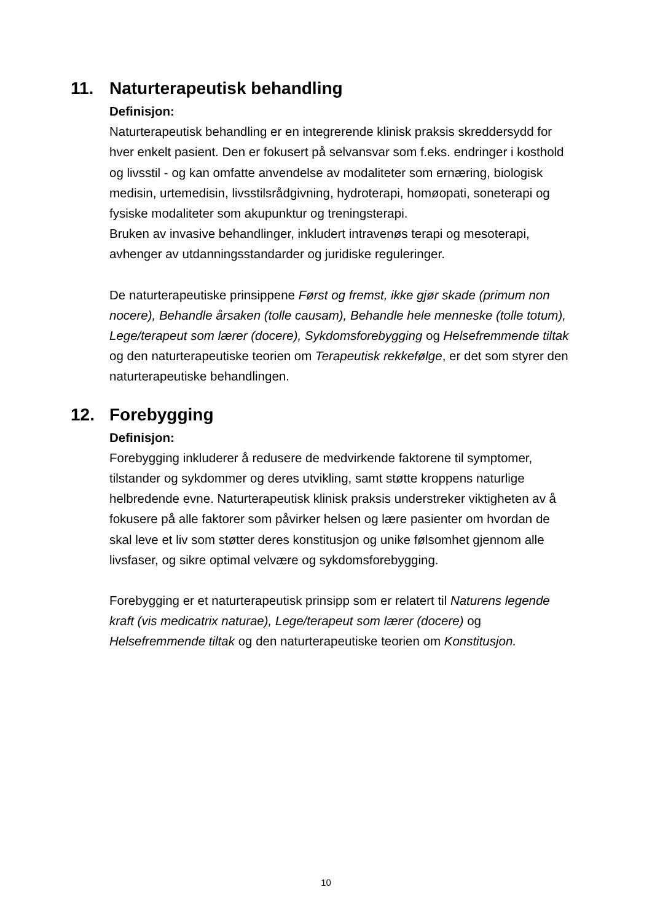11. Naturterapeutisk behandling
Definisjon:
Naturterapeutisk behandling er en integrerende klinisk praksis skreddersydd for hver enkelt pasient. Den er fokusert på selvansvar som f.eks. endringer i kosthold og livsstil - og kan omfatte anvendelse av modaliteter som ernæring, biologisk medisin, urtemedisin, livsstilsrådgivning, hydroterapi, homøopati, soneterapi og fysiske modaliteter som akupunktur og treningsterapi.
Bruken av invasive behandlinger, inkludert intravenøs terapi og mesoterapi, avhenger av utdanningsstandarder og juridiske reguleringer.
De naturterapeutiske prinsippene Først og fremst, ikke gjør skade (primum non nocere), Behandle årsaken (tolle causam), Behandle hele menneske (tolle totum), Lege/terapeut som lærer (docere), Sykdomsforebygging og Helsefremmende tiltak og den naturterapeutiske teorien om Terapeutisk rekkefølge, er det som styrer den naturterapeutiske behandlingen.
12. Forebygging
Definisjon:
Forebygging inkluderer å redusere de medvirkende faktorene til symptomer, tilstander og sykdommer og deres utvikling, samt støtte kroppens naturlige helbredende evne. Naturterapeutisk klinisk praksis understreker viktigheten av å fokusere på alle faktorer som påvirker helsen og lære pasienter om hvordan de skal leve et liv som støtter deres konstitusjon og unike følsomhet gjennom alle livsfaser, og sikre optimal velvære og sykdomsforebygging.
Forebygging er et naturterapeutisk prinsipp som er relatert til Naturens legende kraft (vis medicatrix naturae), Lege/terapeut som lærer (docere) og Helsefremmende tiltak og den naturterapeutiske teorien om Konstitusjon.
10